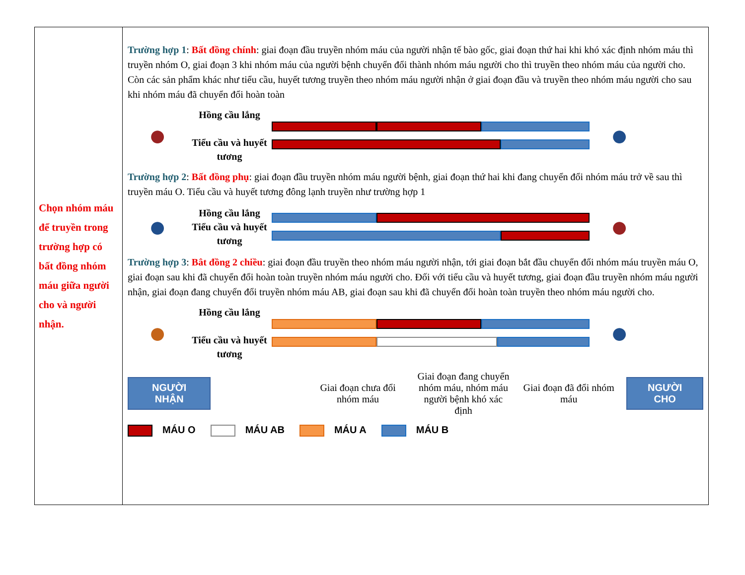| Chọn nhóm máu để truyền trong trường hợp có bất đồng nhóm máu giữa người cho và người nhận. | Trường hợp 1 : Bất đồng chính : giai đoạn đầu truyền nhóm máu của người nhận tế bào gốc, giai đoạn thứ hai khi khó xác định nhóm máu thì truyền nhóm O, giai đoạn 3 khi nhóm máu của người bệnh chuyển đổi thành nhóm máu người cho thì truyền theo nhóm máu của người cho. Còn các sản phẩm khác như tiểu cầu, huyết tương truyền theo nhóm máu người nhận ở giai đoạn đầu và truyền theo nhóm máu người cho sau khi nhóm máu đã chuyển đổi hoàn toàn ● Hồng cầu lắng Tiểu cầu và huyết tương ● Trường hợp 2 : Bất đồng phụ : giai đoạn đầu truyền nhóm máu người bệnh, giai đoạn thứ hai khi đang chuyển đổi nhóm máu trở về sau thì truyền máu O. Tiểu cầu và huyết tương đông lạnh truyền như trường hợp 1 ● Hồng cầu lắng Tiểu cầu và huyết tương ● Trường hợp 3 : Bât đồng 2 chiều : giai đoạn đầu truyền theo nhóm máu người nhận, tới giai đoạn bắt đầu chuyển đổi nhóm máu truyền máu O, giai đoạn sau khi đã chuyển đổi hoàn toàn truyền nhóm máu người cho. Đối với tiểu cầu và huyết tương, giai đoạn đầu truyền nhóm máu người nhận, giai đoạn đang chuyển đổi truyền nhóm máu AB, giai đoạn sau khi đã chuyển đổi hoàn toàn truyền theo nhóm máu người cho. ● Hồng cầu lắng Tiểu cầu và huyết tương ● NGƯỜI NHẬN Giai đoạn chưa đổi nhóm máu Giai đoạn đang chuyển nhóm máu, nhóm máu người bệnh khó xác định Giai đoạn đã đổi nhóm máu NGƯỜI CHO MÁU O MÁU AB MÁU A MÁU B |